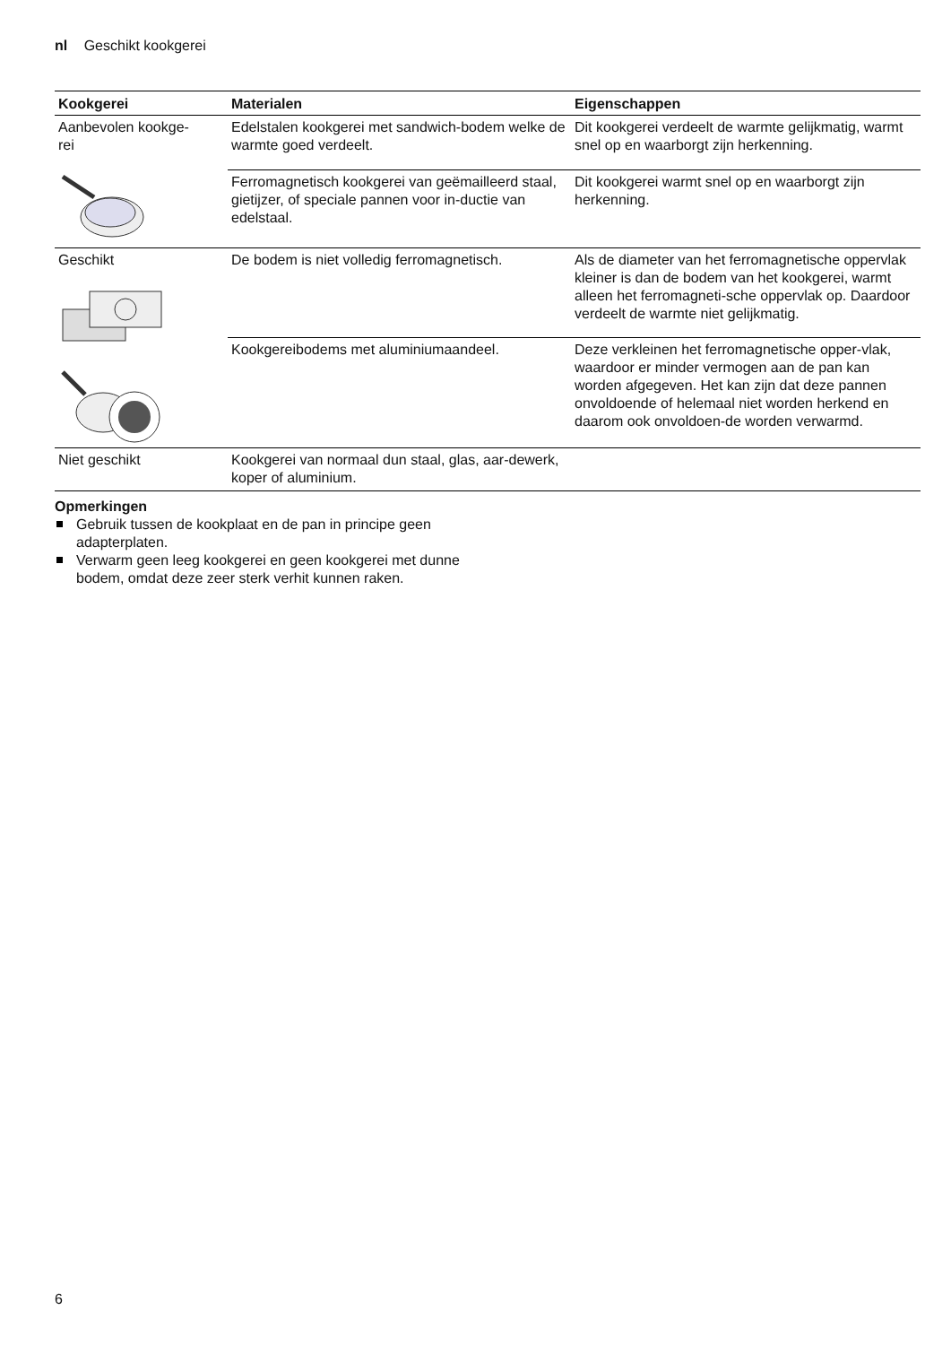nl Geschikt kookgerei
| Kookgerei | Materialen | Eigenschappen |
| --- | --- | --- |
| Aanbevolen kookge- rei | Edelstalen kookgerei met sandwich-bodem welke de warmte goed verdeelt. | Dit kookgerei verdeelt de warmte gelijkmatig, warmt snel op en waarborgt zijn herkenning. |
| | Ferromagnetisch kookgerei van geëmailleerd staal, gietijzer, of speciale pannen voor in-ductie van edelstaal. | Dit kookgerei warmt snel op en waarborgt zijn herkenning. |
| Geschikt | De bodem is niet volledig ferromagnetisch. | Als de diameter van het ferromagnetische oppervlak kleiner is dan de bodem van het kookgerei, warmt alleen het ferromagneti-sche oppervlak op. Daardoor verdeelt de warmte niet gelijkmatig. |
| | Kookgereibodems met aluminiumaandeel. | Deze verkleinen het ferromagnetische opper-vlak, waardoor er minder vermogen aan de pan kan worden afgegeven. Het kan zijn dat deze pannen onvoldoende of helemaal niet worden herkend en daarom ook onvoldoen-de worden verwarmd. |
| Niet geschikt | Kookgerei van normaal dun staal, glas, aar-dewerk, koper of aluminium. | |
Opmerkingen
Gebruik tussen de kookplaat en de pan in principe geen adapterplaten.
Verwarm geen leeg kookgerei en geen kookgerei met dunne bodem, omdat deze zeer sterk verhit kunnen raken.
6